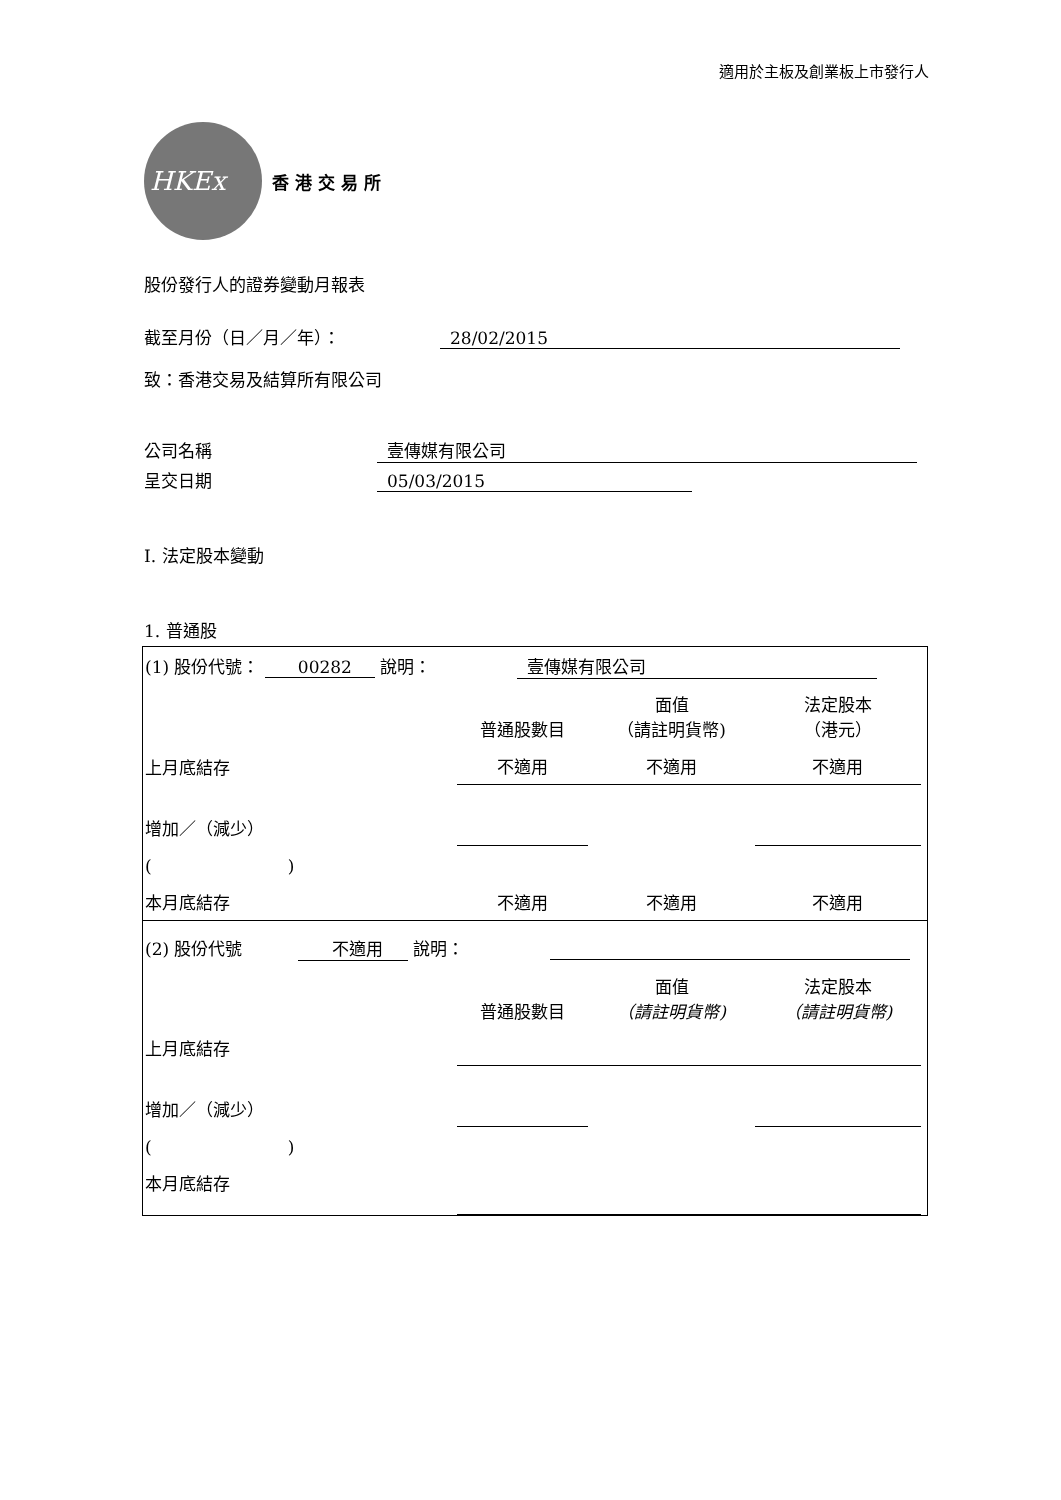適用於主板及創業板上市發行人
HKEx
香 港 交 易 所
股份發行人的證券變動月報表
截至月份（日／月／年）： 28/02/2015
致：香港交易及結算所有限公司
公司名稱 壹傳媒有限公司
呈交日期 05/03/2015
I. 法定股本變動
1. 普通股
| (1) 股份代號： 00282 說明： 壹傳媒有限公司 | | | | |
| | 普通股數目 | 面值 （請註明貨幣) | 法定股本 （港元） | |
| 上月底結存 | 不適用 | 不適用 | 不適用 | |
| 增加／（減少） | | | | |
| ( ) | | | | |
| 本月底結存 | 不適用 | 不適用 | 不適用 | |
| (2) 股份代號 不適用 說明： | | | | |
| | 普通股數目 | 面值 （請註明貨幣) | 法定股本 （請註明貨幣) | |
| 上月底結存 | | | | |
| 增加／（減少） | | | | |
| ( ) | | | | |
| 本月底結存 | | | | |